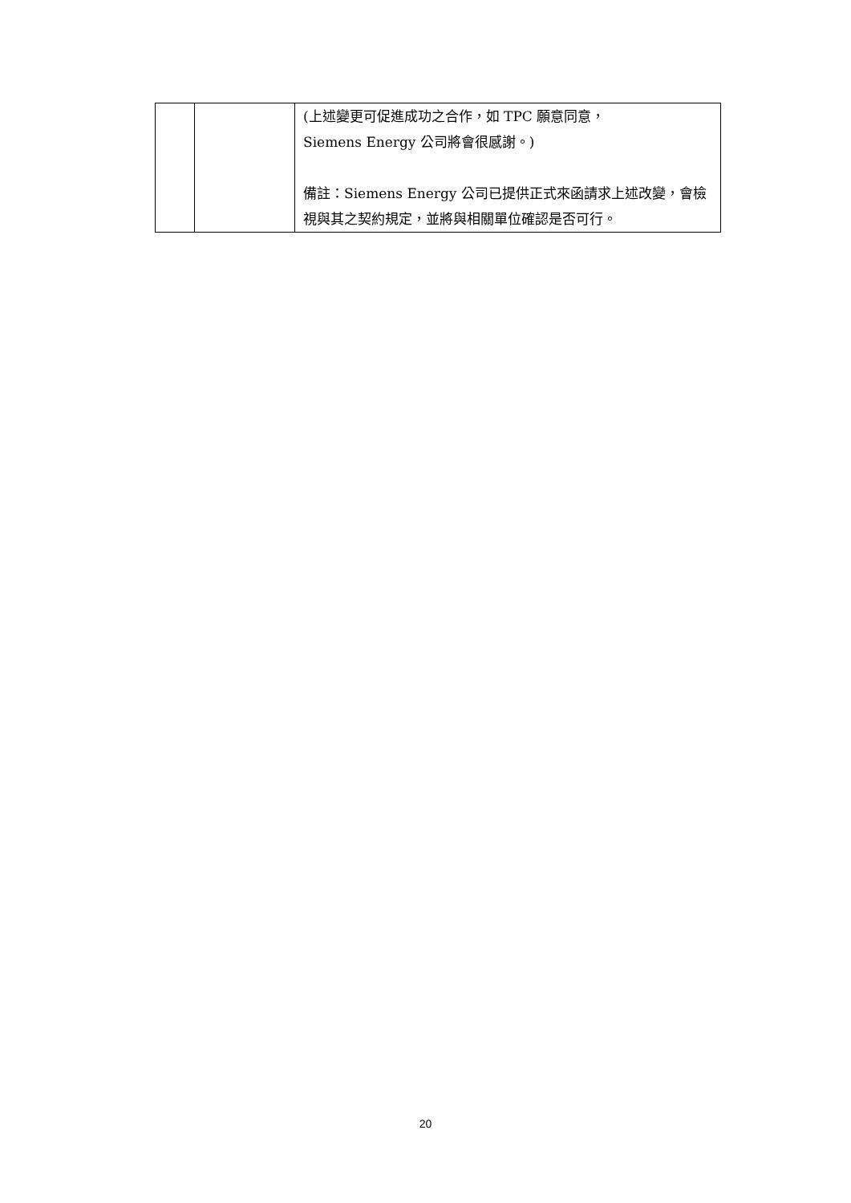| | | (上述變更可促進成功之合作，如 TPC 願意同意， Siemens Energy 公司將會很感謝。) 備註：Siemens Energy 公司已提供正式來函請求上述改變，會檢視與其之契約規定，並將與相關單位確認是否可行。 |
20